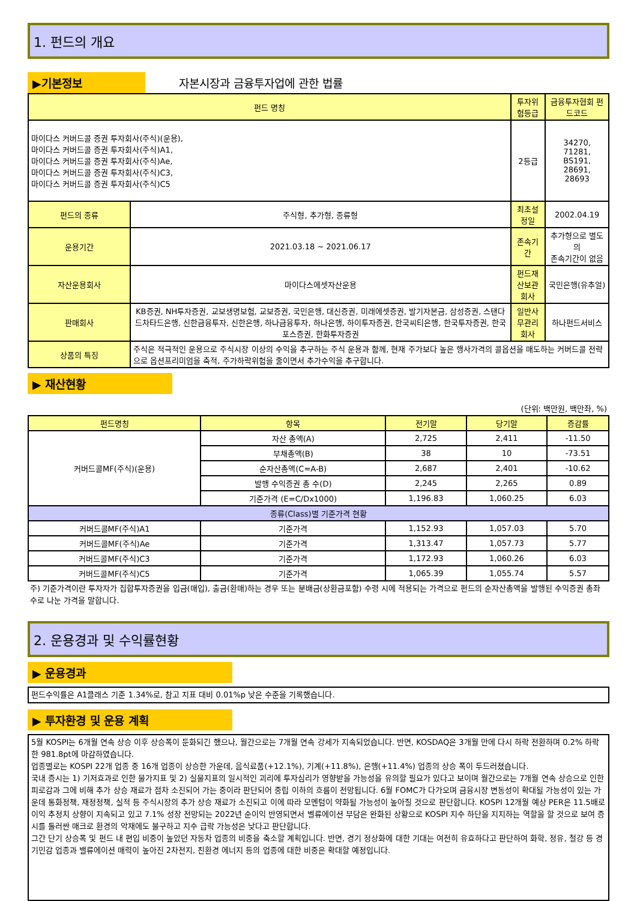1. 펀드의 개요
▶기본정보 자본시장과 금융투자업에 관한 법률
| 펀드 명칭 | | 투자위험등급 | 금융투자협회 펀드코드 |
| --- | --- | --- | --- |
| 마이다스 커버드콜 증권 투자회사(주식)(운용), 마이다스 커버드콜 증권 투자회사(주식)A1, 마이다스 커버드콜 증권 투자회사(주식)Ae, 마이다스 커버드콜 증권 투자회사(주식)C3, 마이다스 커버드콜 증권 투자회사(주식)C5 | | 2등급 | 34270, 71281, BS191, 28691, 28693 |
| 펀드의 종류 | 주식형, 추가형, 종류형 | 최초설정일 | 2002.04.19 |
| 운용기간 | 2021.03.18 ~ 2021.06.17 | 존속기간 | 추가형으로 별도의 존속기간이 없음 |
| 자산운용회사 | 마이다스에셋자산운용 | 펀드재산보관회사 | 국민은행(유추얼) |
| 판매회사 | KB증권, NH투자증권, 교보생명보험, 교보증권, 국민은행, 대신증권, 미래에셋증권, 발기자본금, 삼성증권, 스탠다드차타드은행, 신한금융투자, 신한은행, 하나금융투자, 하나은행, 하이투자증권, 한국씨티은행, 한국투자증권, 한국포스증권, 한화투자증권 | 일반사무관리회사 | 하나펀드서비스 |
| 상품의 특징 | 주식은 적극적인 운용으로 주식시장 이상의 수익을 추구하는 주식 운용과 함께, 현재 주가보다 높은 행사가격의 콜옵션을 매도하는 커버드콜 전략으로 옵션프리미엄을 축적, 주가하락위험을 줄이면서 추가수익을 추구합니다. | | |
▶ 재산현황
(단위: 백만원, 백만좌, %)
| 펀드명칭 | 항목 | 전기말 | 당기말 | 증감률 |
| --- | --- | --- | --- | --- |
| 커버드콜MF(주식)(운용) | 자산 총액(A) | 2,725 | 2,411 | -11.50 |
| | 부채총액(B) | 38 | 10 | -73.51 |
| | 순자산총액(C=A-B) | 2,687 | 2,401 | -10.62 |
| | 발행 수익증권 총 수(D) | 2,245 | 2,265 | 0.89 |
| | 기준가격 (E=C/Dx1000) | 1,196.83 | 1,060.25 | 6.03 |
| 종류(Class)별 기준가격 현황 | | | | |
| 커버드콜MF(주식)A1 | 기준가격 | 1,152.93 | 1,057.03 | 5.70 |
| 커버드콜MF(주식)Ae | 기준가격 | 1,313.47 | 1,057.73 | 5.77 |
| 커버드콜MF(주식)C3 | 기준가격 | 1,172.93 | 1,060.26 | 6.03 |
| 커버드콜MF(주식)C5 | 기준가격 | 1,065.39 | 1,055.74 | 5.57 |
주) 기준가격이란 투자자가 집합투자증권을 입금(매입), 출금(환매)하는 경우 또는 분배금(상환금포함) 수령 시에 적용되는 가격으로 펀드의 순자산총액을 발행된 수익증권 총좌수로 나눈 가격을 말합니다.
2. 운용경과 및 수익률현황
▶ 운용경과
펀드수익률은 A1클래스 기준 1.34%로, 참고 지표 대비 0.01%p 낮은 수준을 기록했습니다.
▶ 투자환경 및 운용 계획
5월 KOSPI는 6개월 연속 상승 이후 상승폭이 둔화되긴 했으나, 월간으로는 7개월 연속 강세가 지속되었습니다. 반면, KOSDAQ은 3개월 만에 다시 하락 전환하며 0.2% 하락한 981.8pt에 마감하였습니다.
업종별로는 KOSPI 22개 업종 중 16개 업종이 상승한 가운데, 음식료품(+12.1%), 기계(+11.8%), 은행(+11.4%) 업종의 상승 폭이 두드러졌습니다.
국내 증시는 1) 기저효과로 인한 물가지표 및 2) 실물지표의 일시적인 괴리에 투자심리가 영향받을 가능성을 유의할 필요가 있다고 보이며 월간으로는 7개월 연속 상승으로 인한 피로감과 그에 비해 추가 상승 재료가 점차 소진되어 가는 중이라 판단되어 중립 이하의 흐름이 전망됩니다. 6월 FOMC가 다가오며 금융시장 변동성이 확대될 가능성이 있는 가운데 통화정책, 재정정책, 실적 등 주식시장의 추가 상승 재료가 소진되고 이에 따라 모멘텀이 약화될 가능성이 높아질 것으로 판단합니다. KOSPI 12개월 예상 PER은 11.5배로 이익 추정치 상향이 지속되고 있고 7.1% 성장 전망되는 2022년 순이익 반영되면서 벨류에이션 부담은 완화된 상황으로 KOSPI 지수 하단을 지지하는 역할을 할 것으로 보여 증시를 둘러싼 매크로 환경의 악재에도 불구하고 지수 급락 가능성은 낮다고 판단합니다.
그간 단기 상승폭 및 펀드 내 편입 비중이 높았던 자동차 업종의 비중을 축소할 계획입니다. 반면, 경기 정상화에 대한 기대는 여전히 유효하다고 판단하여 화학, 정유, 철강 등 경기민감 업종과 밸류에이션 매력이 높아진 2차전지, 친환경 에너지 등의 업종에 대한 비중은 확대할 예정입니다.